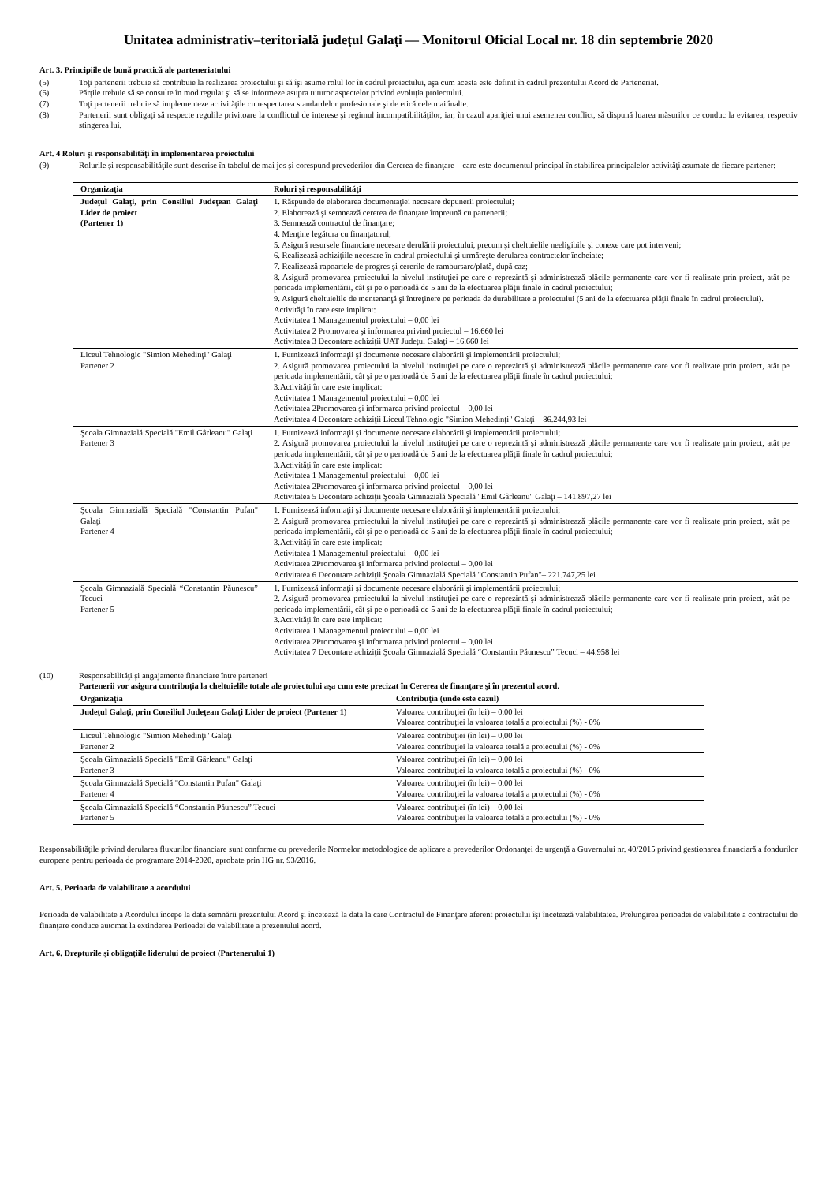Unitatea administrativ–teritorială județul Galați — Monitorul Oficial Local nr. 18 din septembrie 2020
Art. 3. Principiile de bună practică ale parteneriatului
(5) Toţi partenerii trebuie să contribuie la realizarea proiectului şi să îşi asume rolul lor în cadrul proiectului, aşa cum acesta este definit în cadrul prezentului Acord de Parteneriat.
(6) Părţile trebuie să se consulte în mod regulat şi să se informeze asupra tuturor aspectelor privind evoluţia proiectului.
(7) Toţi partenerii trebuie să implementeze activităţile cu respectarea standardelor profesionale şi de etică cele mai înalte.
(8) Partenerii sunt obligaţi să respecte regulile privitoare la conflictul de interese şi regimul incompatibilităţilor, iar, în cazul apariţiei unui asemenea conflict, să dispună luarea măsurilor ce conduc la evitarea, respectiv stingerea lui.
Art. 4 Roluri şi responsabilităţi în implementarea proiectului
(9) Rolurile şi responsabilităţile sunt descrise în tabelul de mai jos şi corespund prevederilor din Cererea de finanţare – care este documentul principal în stabilirea principalelor activităţi asumate de fiecare partener:
| Organizaţia | Roluri şi responsabilităţi |
| --- | --- |
| Judeţul Galaţi, prin Consiliul Judeţean Galaţi Lider de proiect (Partener 1) | 1. Răspunde de elaborarea documentaţiei necesare depunerii proiectului; 2. Elaborează şi semnează cererea de finanţare împreună cu partenerii; 3. Semnează contractul de finanţare; 4. Menţine legătura cu finanţatorul; 5. Asigură resursele financiare necesare derulării proiectului, precum şi cheltuielile neeligibile şi conexe care pot interveni; 6. Realizează achiziţiile necesare în cadrul proiectului şi urmăreşte derularea contractelor încheiate; 7. Realizează rapoartele de progres şi cererile de rambursare/plată, după caz; 8. Asigură promovarea proiectului la nivelul instituţiei pe care o reprezintă şi administrează plăcile permanente care vor fi realizate prin proiect, atât pe perioada implementării, cât şi pe o perioadă de 5 ani de la efectuarea plăţii finale în cadrul proiectului; 9. Asigură cheltuielile de mentenanţă şi întreţinere pe perioada de durabilitate a proiectului (5 ani de la efectuarea plăţii finale în cadrul proiectului). Activităţi în care este implicat: Activitatea 1 Managementul proiectului – 0,00 lei Activitatea 2 Promovarea şi informarea privind proiectul – 16.660 lei Activitatea 3 Decontare achiziţii UAT Judeţul Galaţi – 16.660 lei |
| Liceul Tehnologic "Simion Mehedinţi" Galaţi Partener 2 | 1. Furnizează informaţii şi documente necesare elaborării şi implementării proiectului; 2. Asigură promovarea proiectului la nivelul instituţiei pe care o reprezintă şi administrează plăcile permanente care vor fi realizate prin proiect, atât pe perioada implementării, cât şi pe o perioadă de 5 ani de la efectuarea plăţii finale în cadrul proiectului; 3.Activităţi în care este implicat: Activitatea 1 Managementul proiectului – 0,00 lei Activitatea 2Promovarea şi informarea privind proiectul – 0,00 lei Activitatea 4 Decontare achiziţii Liceul Tehnologic "Simion Mehedinţi" Galaţi – 86.244,93 lei |
| Şcoala Gimnazială Specială "Emil Gârleanu" Galaţi Partener 3 | 1. Furnizează informaţii şi documente necesare elaborării şi implementării proiectului; 2. Asigură promovarea proiectului la nivelul instituţiei pe care o reprezintă şi administrează plăcile permanente care vor fi realizate prin proiect, atât pe perioada implementării, cât şi pe o perioadă de 5 ani de la efectuarea plăţii finale în cadrul proiectului; 3.Activităţi în care este implicat: Activitatea 1 Managementul proiectului – 0,00 lei Activitatea 2Promovarea şi informarea privind proiectul – 0,00 lei Activitatea 5 Decontare achiziţii Şcoala Gimnazială Specială "Emil Gârleanu" Galaţi – 141.897,27 lei |
| Şcoala Gimnazială Specială "Constantin Pufan" Galaţi Partener 4 | 1. Furnizează informaţii şi documente necesare elaborării şi implementării proiectului; 2. Asigură promovarea proiectului la nivelul instituţiei pe care o reprezintă şi administrează plăcile permanente care vor fi realizate prin proiect, atât pe perioada implementării, cât şi pe o perioadă de 5 ani de la efectuarea plăţii finale în cadrul proiectului; 3.Activităţi în care este implicat: Activitatea 1 Managementul proiectului – 0,00 lei Activitatea 2Promovarea şi informarea privind proiectul – 0,00 lei Activitatea 6 Decontare achiziţii Şcoala Gimnazială Specială "Constantin Pufan"– 221.747,25 lei |
| Şcoala Gimnazială Specială “Constantin Păunescu” Tecuci Partener 5 | 1. Furnizează informaţii şi documente necesare elaborării şi implementării proiectului; 2. Asigură promovarea proiectului la nivelul instituţiei pe care o reprezintă şi administrează plăcile permanente care vor fi realizate prin proiect, atât pe perioada implementării, cât şi pe o perioadă de 5 ani de la efectuarea plăţii finale în cadrul proiectului; 3.Activităţi în care este implicat: Activitatea 1 Managementul proiectului – 0,00 lei Activitatea 2Promovarea şi informarea privind proiectul – 0,00 lei Activitatea 7 Decontare achiziţii Şcoala Gimnazială Specială “Constantin Păunescu” Tecuci – 44.958 lei |
(10) Responsabilităţi şi angajamente financiare între parteneri
Partenerii vor asigura contribuţia la cheltuielile totale ale proiectului aşa cum este precizat în Cererea de finanţare şi în prezentul acord.
| Organizaţia | Contribuţia (unde este cazul) |
| --- | --- |
| Judeţul Galaţi, prin Consiliul Judeţean Galaţi Lider de proiect (Partener 1) | Valoarea contribuţiei (în lei) – 0,00 lei Valoarea contribuţiei la valoarea totală a proiectului (%) - 0% |
| Liceul Tehnologic "Simion Mehedinţi" Galaţi Partener 2 | Valoarea contribuţiei (în lei) – 0,00 lei Valoarea contribuţiei la valoarea totală a proiectului (%) - 0% |
| Şcoala Gimnazială Specială "Emil Gârleanu" Galaţi Partener 3 | Valoarea contribuţiei (în lei) – 0,00 lei Valoarea contribuţiei la valoarea totală a proiectului (%) - 0% |
| Şcoala Gimnazială Specială "Constantin Pufan" Galaţi Partener 4 | Valoarea contribuţiei (în lei) – 0,00 lei Valoarea contribuţiei la valoarea totală a proiectului (%) - 0% |
| Şcoala Gimnazială Specială “Constantin Păunescu” Tecuci Partener 5 | Valoarea contribuţiei (în lei) – 0,00 lei Valoarea contribuţiei la valoarea totală a proiectului (%) - 0% |
Responsabilităţile privind derularea fluxurilor financiare sunt conforme cu prevederile Normelor metodologice de aplicare a prevederilor Ordonanţei de urgenţă a Guvernului nr. 40/2015 privind gestionarea financiară a fondurilor europene pentru perioada de programare 2014-2020, aprobate prin HG nr. 93/2016.
Art. 5. Perioada de valabilitate a acordului
Perioada de valabilitate a Acordului începe la data semnării prezentului Acord şi încetează la data la care Contractul de Finanţare aferent proiectului îşi încetează valabilitatea. Prelungirea perioadei de valabilitate a contractului de finanţare conduce automat la extinderea Perioadei de valabilitate a prezentului acord.
Art. 6. Drepturile şi obligaţiile liderului de proiect (Partenerului 1)